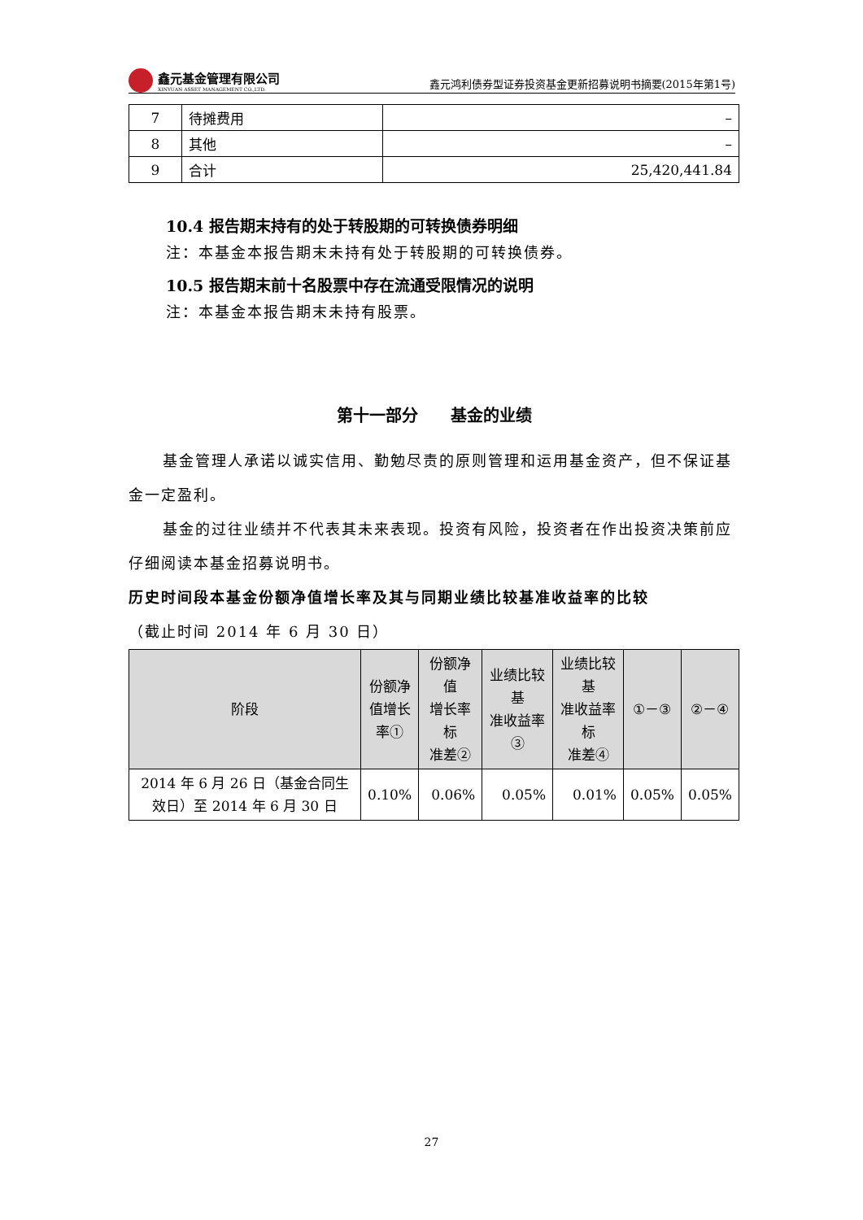鑫元基金管理有限公司
XINYUAN ASSET MANAGEMENT CO.,LTD.
鑫元鸿利债券型证券投资基金更新招募说明书摘要(2015年第1号)
| 7 | 待摊费用 | – |
| 8 | 其他 | – |
| 9 | 合计 | 25,420,441.84 |
10.4 报告期末持有的处于转股期的可转换债券明细
注：本基金本报告期末未持有处于转股期的可转换债券。
10.5 报告期末前十名股票中存在流通受限情况的说明
注：本基金本报告期末未持有股票。
第十一部分　　基金的业绩
基金管理人承诺以诚实信用、勤勉尽责的原则管理和运用基金资产，但不保证基金一定盈利。
基金的过往业绩并不代表其未来表现。投资有风险，投资者在作出投资决策前应仔细阅读本基金招募说明书。
历史时间段本基金份额净值增长率及其与同期业绩比较基准收益率的比较
（截止时间 2014 年 6 月 30 日）
| 阶段 | 份额净 值增长 率① | 份额净值 增长率标 准差② | 业绩比较基 准收益率③ | 业绩比较基 准收益率标 准差④ | ①－③ | ②－④ |
| --- | --- | --- | --- | --- | --- | --- |
| 2014 年 6 月 26 日（基金合同生效日）至 2014 年 6 月 30 日 | 0.10% | 0.06% | 0.05% | 0.01% | 0.05% | 0.05% |
27